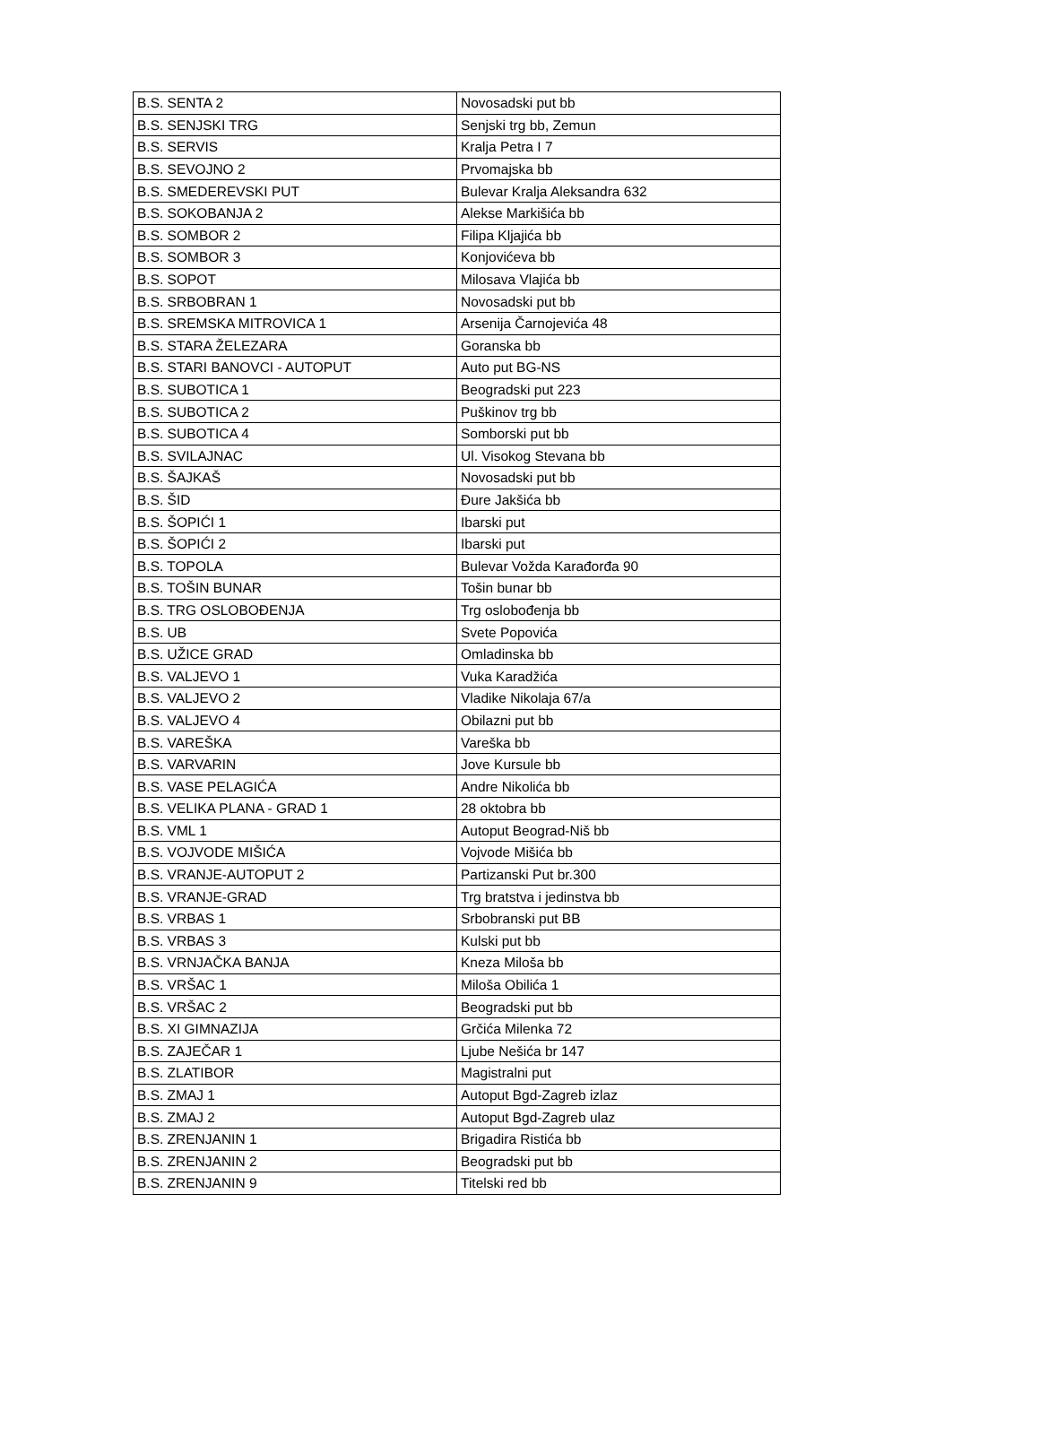| B.S. SENTA 2 | Novosadski put bb |
| B.S. SENJSKI TRG | Senjski trg bb, Zemun |
| B.S. SERVIS | Kralja Petra I 7 |
| B.S. SEVOJNO 2 | Prvomajska bb |
| B.S. SMEDEREVSKI PUT | Bulevar Kralja Aleksandra 632 |
| B.S. SOKOBANJA 2 | Alekse Markišića bb |
| B.S. SOMBOR 2 | Filipa Kljajića bb |
| B.S. SOMBOR 3 | Konjovićeva bb |
| B.S. SOPOT | Milosava Vlajića bb |
| B.S. SRBOBRAN 1 | Novosadski put bb |
| B.S. SREMSKA MITROVICA 1 | Arsenija Čarnojevića 48 |
| B.S. STARA ŽELEZARA | Goranska bb |
| B.S. STARI BANOVCI - AUTOPUT | Auto put BG-NS |
| B.S. SUBOTICA 1 | Beogradski put 223 |
| B.S. SUBOTICA 2 | Puškinov trg bb |
| B.S. SUBOTICA 4 | Somborski put bb |
| B.S. SVILAJNAC | Ul. Visokog Stevana bb |
| B.S. ŠAJKAŠ | Novosadski put bb |
| B.S. ŠID | Đure Jakšića bb |
| B.S. ŠOPIĆI 1 | Ibarski put |
| B.S. ŠOPIĆI 2 | Ibarski put |
| B.S. TOPOLA | Bulevar Vožda Karađorđa 90 |
| B.S. TOŠIN BUNAR | Tošin bunar bb |
| B.S. TRG OSLOBOĐENJA | Trg oslobođenja bb |
| B.S. UB | Svete Popovića |
| B.S. UŽICE GRAD | Omladinska bb |
| B.S. VALJEVO 1 | Vuka Karadžića |
| B.S. VALJEVO 2 | Vladike Nikolaja 67/a |
| B.S. VALJEVO 4 | Obilazni put bb |
| B.S. VAREŠKA | Vareška bb |
| B.S. VARVARIN | Jove Kursule bb |
| B.S. VASE PELAGIĆA | Andre Nikolića bb |
| B.S. VELIKA PLANA - GRAD 1 | 28 oktobra bb |
| B.S. VML 1 | Autoput Beograd-Niš bb |
| B.S. VOJVODE MIŠIĆA | Vojvode Mišića bb |
| B.S. VRANJE-AUTOPUT 2 | Partizanski Put br.300 |
| B.S. VRANJE-GRAD | Trg bratstva i jedinstva bb |
| B.S. VRBAS 1 | Srbobranski put BB |
| B.S. VRBAS 3 | Kulski put bb |
| B.S. VRNJAČKA BANJA | Kneza Miloša bb |
| B.S. VRŠAC 1 | Miloša Obilića 1 |
| B.S. VRŠAC 2 | Beogradski put bb |
| B.S. XI GIMNAZIJA | Grčića Milenka 72 |
| B.S. ZAJEČAR 1 | Ljube Nešića br 147 |
| B.S. ZLATIBOR | Magistralni put |
| B.S. ZMAJ 1 | Autoput Bgd-Zagreb izlaz |
| B.S. ZMAJ 2 | Autoput Bgd-Zagreb ulaz |
| B.S. ZRENJANIN 1 | Brigadira Ristića bb |
| B.S. ZRENJANIN 2 | Beogradski put bb |
| B.S. ZRENJANIN 9 | Titelski red bb |